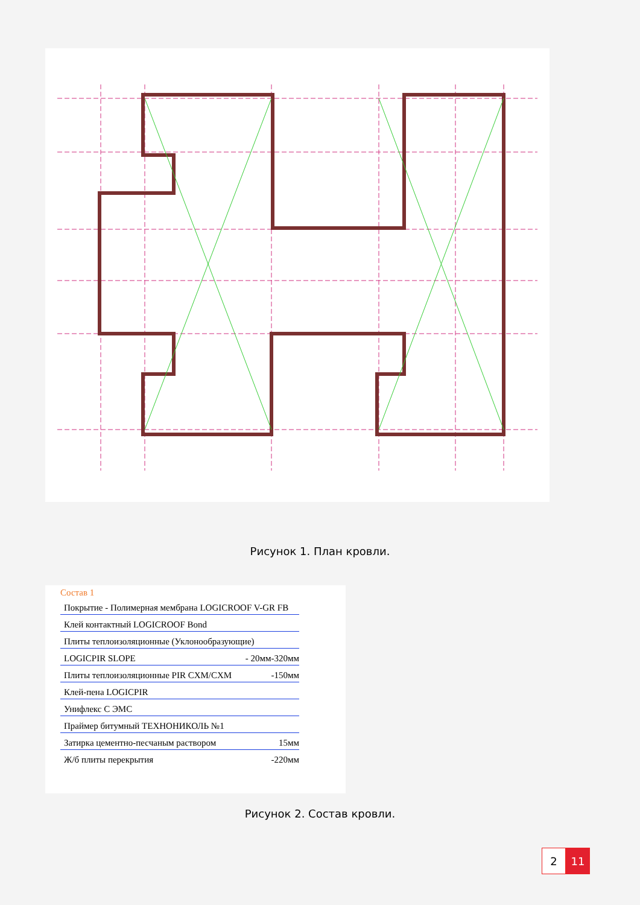Рисунок 1. План кровли.
Состав 1
Покрытие - Полимерная мембрана LOGICROOF V-GR FB
Клей контактный LOGICROOF Bond
Плиты теплоизоляционные (Уклонообразующие)
LOGICPIR SLOPE - 20мм-320мм
Плиты теплоизоляционные PIR CXM/CXM -150мм
Клей-пена LOGICPIR
Унифлекс С ЭМС
Праймер битумный ТЕХНОНИКОЛЬ №1
Затирка цементно-песчаным раствором 15мм
Ж/б плиты перекрытия -220мм
Рисунок 2. Состав кровли.
2 11